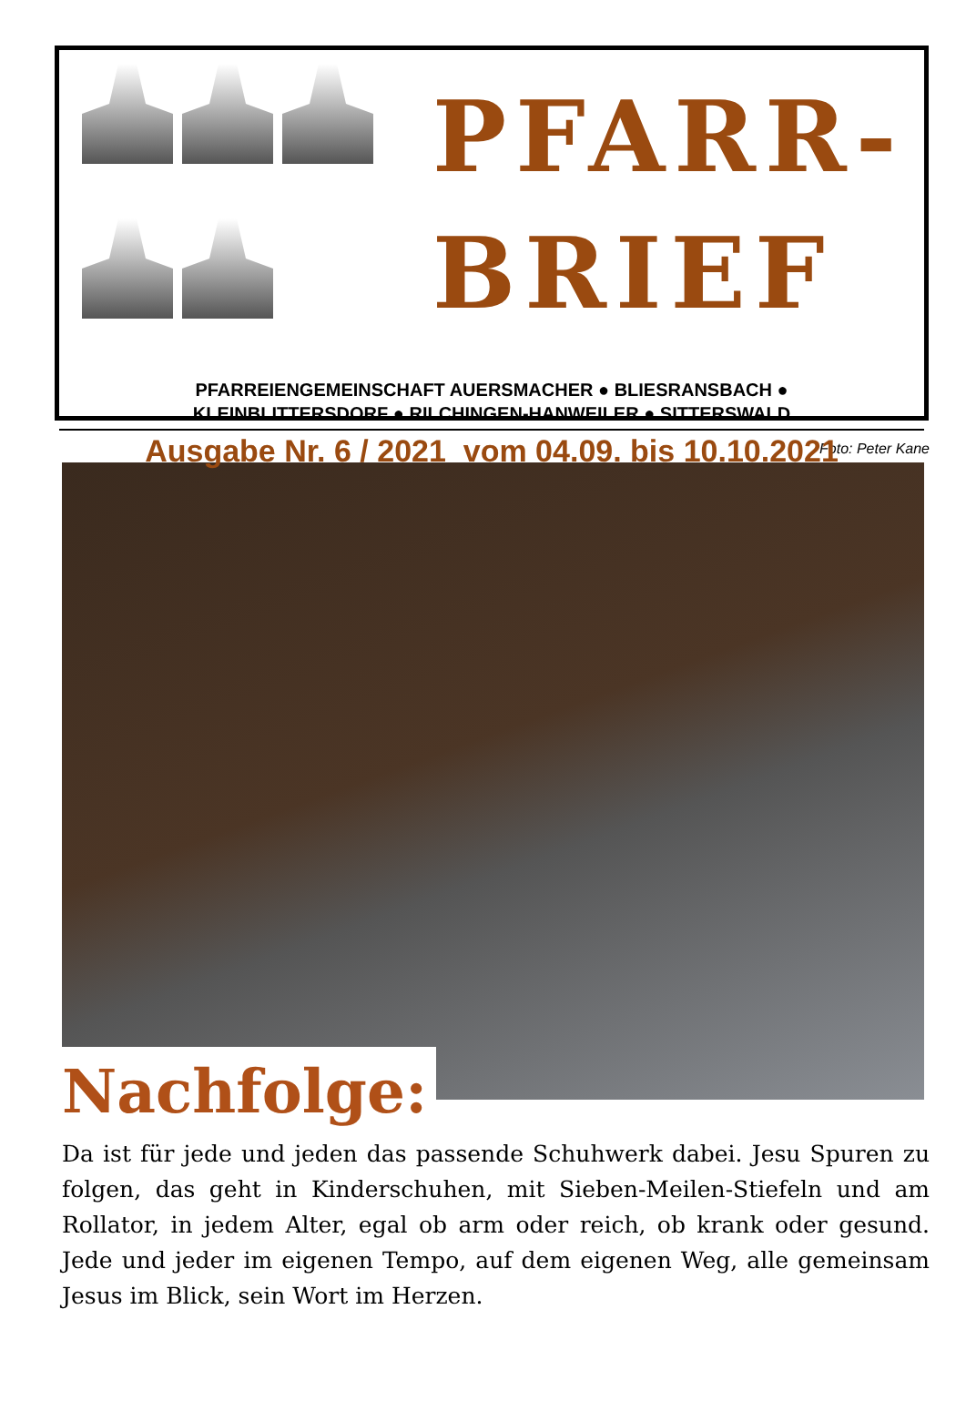PFARR-
BRIEF
PFARREIENGEMEINSCHAFT AUERSMACHER ● BLIESRANSBACH ●
KLEINBLITTERSDORF ● RILCHINGEN-HANWEILER ● SITTERSWALD
Ausgabe Nr. 6 / 2021 vom 04.09. bis 10.10.2021
Foto: Peter Kane
Nachfolge:
Da ist für jede und jeden das passende Schuhwerk dabei. Jesu Spuren zu folgen, das geht in Kinderschuhen, mit Sieben-Meilen-Stiefeln und am Rollator, in jedem Alter, egal ob arm oder reich, ob krank oder gesund. Jede und jeder im eigenen Tempo, auf dem eigenen Weg, alle gemeinsam Jesus im Blick, sein Wort im Herzen.